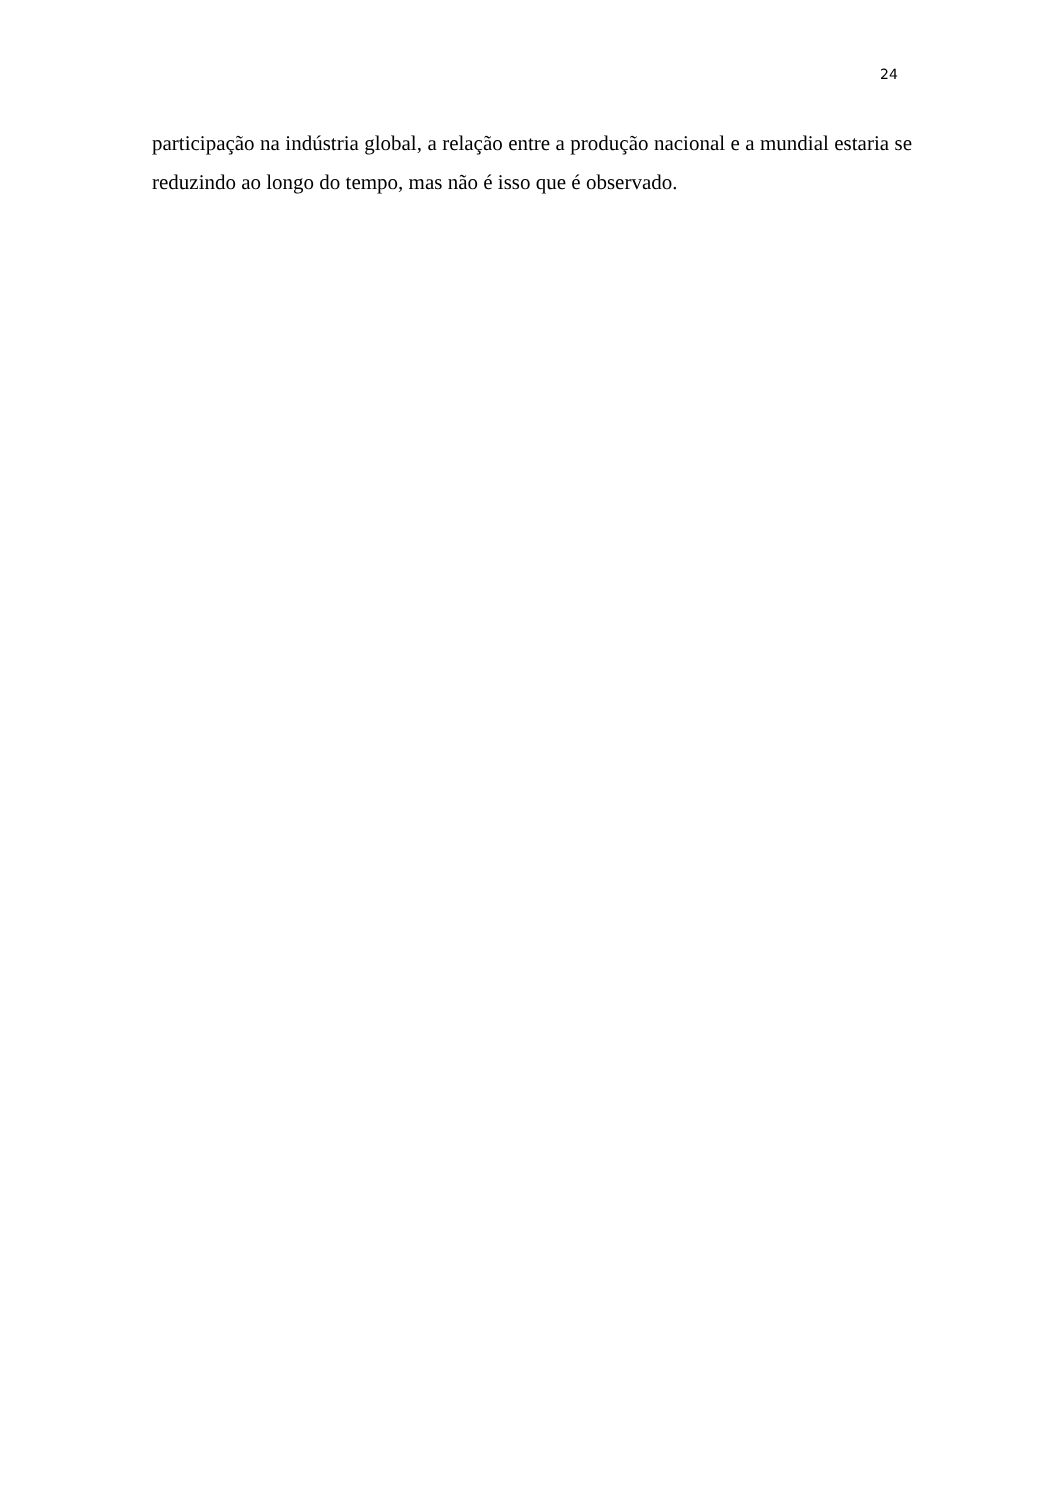24
participação na indústria global, a relação entre a produção nacional e a mundial estaria se reduzindo ao longo do tempo, mas não é isso que é observado.